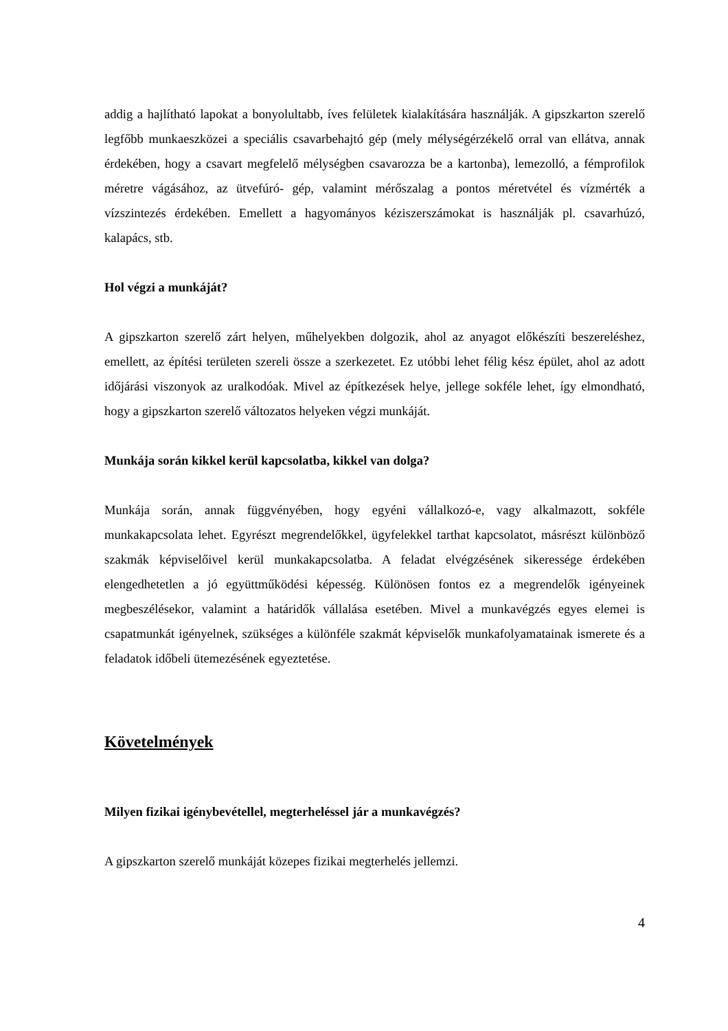addig a hajlítható lapokat a bonyolultabb, íves felületek kialakítására használják. A gipszkarton szerelő legfőbb munkaeszközei a speciális csavarbehajtó gép (mely mélységérzékelő orral van ellátva, annak érdekében, hogy a csavart megfelelő mélységben csavarozza be a kartonba), lemezolló, a fémprofilok méretre vágásához, az ütvefúró- gép, valamint mérőszalag a pontos méretvétel és vízmérték a vízszintezés érdekében. Emellett a hagyományos kéziszerszámokat is használják pl. csavarhúzó, kalapács, stb.
Hol végzi a munkáját?
A gipszkarton szerelő zárt helyen, műhelyekben dolgozik, ahol az anyagot előkészíti beszereléshez, emellett, az építési területen szereli össze a szerkezetet. Ez utóbbi lehet félig kész épület, ahol az adott időjárási viszonyok az uralkodóak. Mivel az építkezések helye, jellege sokféle lehet, így elmondható, hogy a gipszkarton szerelő változatos helyeken végzi munkáját.
Munkája során kikkel kerül kapcsolatba, kikkel van dolga?
Munkája során, annak függvényében, hogy egyéni vállalkozó-e, vagy alkalmazott, sokféle munkakapcsolata lehet. Egyrészt megrendelőkkel, ügyfelekkel tarthat kapcsolatot, másrészt különböző szakmák képviselőivel kerül munkakapcsolatba. A feladat elvégzésének sikeressége érdekében elengedhetetlen a jó együttműködési képesség. Különösen fontos ez a megrendelők igényeinek megbeszélésekor, valamint a határidők vállalása esetében. Mivel a munkavégzés egyes elemei is csapatmunkát igényelnek, szükséges a különféle szakmát képviselők munkafolyamatainak ismerete és a feladatok időbeli ütemezésének egyeztetése.
Követelmények
Milyen fizikai igénybevétellel, megterheléssel jár a munkavégzés?
A gipszkarton szerelő munkáját közepes fizikai megterhelés jellemzi.
4